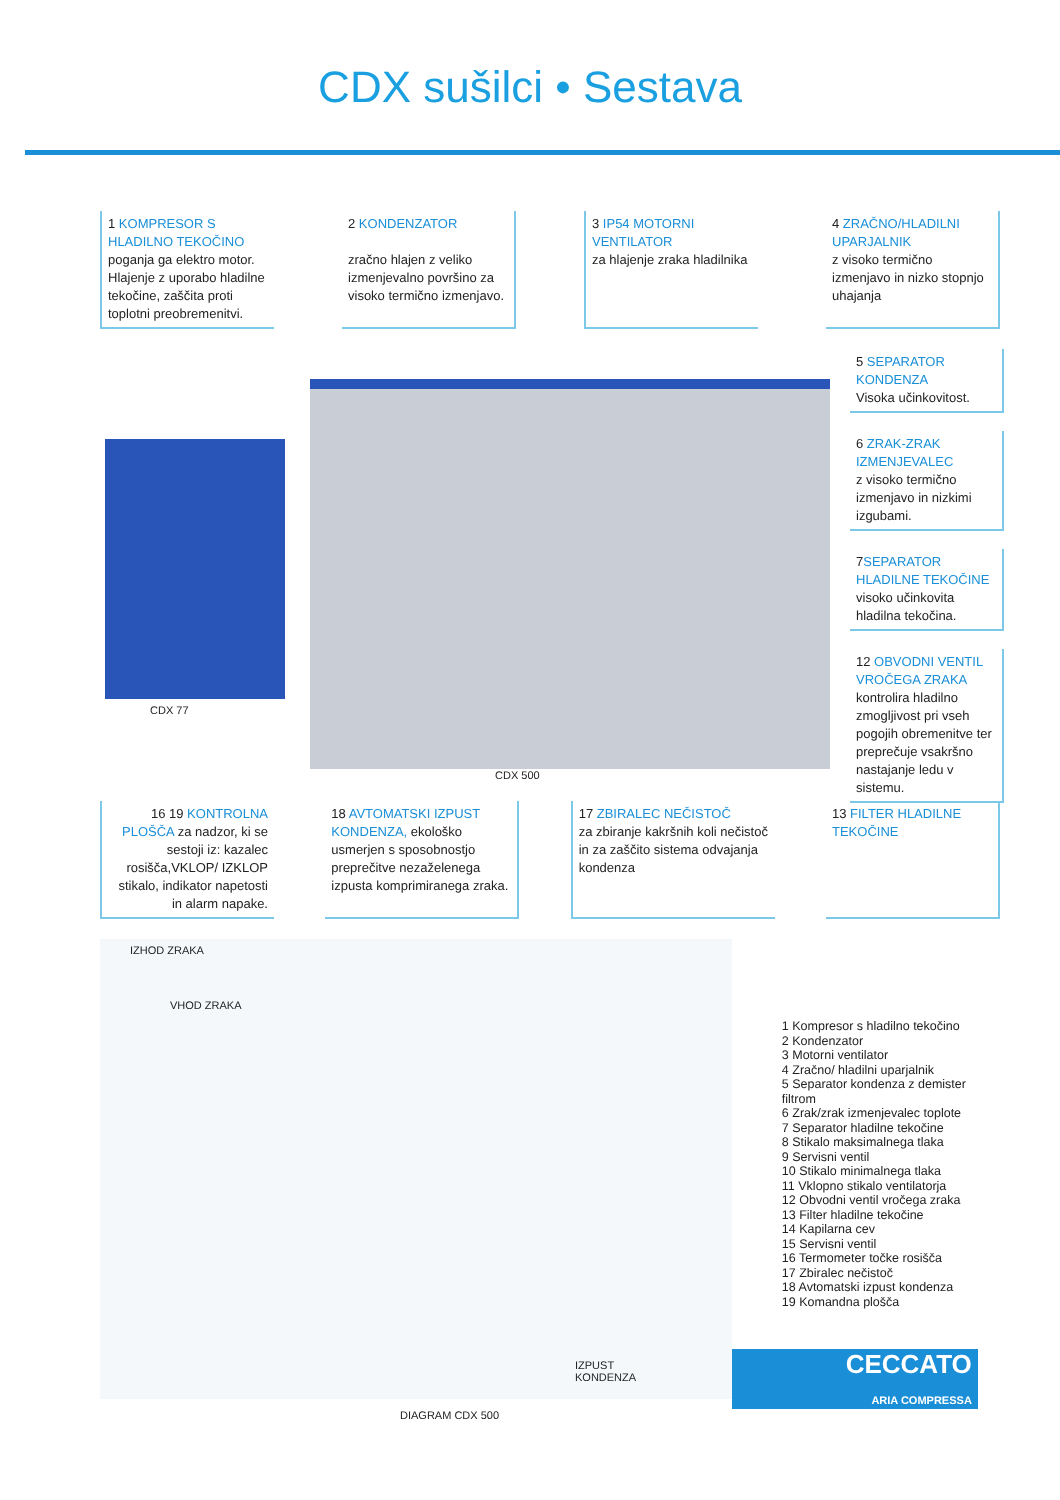CDX sušilci • Sestava
1 KOMPRESOR S HLADILNO TEKOČINO
poganja ga elektro motor. Hlajenje z uporabo hladilne tekočine, zaščita proti toplotni preobremenitvi.
2 KONDENZATOR
zračno hlajen z veliko izmenjevalno površino za visoko termično izmenjavo.
3 IP54 MOTORNI VENTILATOR
za hlajenje zraka hladilnika
4 ZRAČNO/HLADILNI UPARJALNIK
z visoko termično izmenjavo in nizko stopnjo uhajanja
CDX 77
CDX 500
5 SEPARATOR KONDENZA
Visoka učinkovitost.
6 ZRAK-ZRAK IZMENJEVALEC
z visoko termično izmenjavo in nizkimi izgubami.
7SEPARATOR HLADILNE TEKOČINE
visoko učinkovita hladilna tekočina.
12 OBVODNI VENTIL VROČEGA ZRAKA
kontrolira hladilno zmogljivost pri vseh pogojih obremenitve ter preprečuje vsakršno nastajanje ledu v sistemu.
16 19 KONTROLNA PLOŠČA za nadzor, ki se sestoji iz: kazalec rosišča,VKLOP/ IZKLOP stikalo, indikator napetosti in alarm napake.
18 AVTOMATSKI IZPUST KONDENZA, ekološko usmerjen s sposobnostjo preprečitve nezaželenega izpusta komprimiranega zraka.
17 ZBIRALEC NEČISTOČ
za zbiranje kakršnih koli nečistoč in za zaščito sistema odvajanja kondenza
13 FILTER HLADILNE TEKOČINE
IZHOD ZRAKA
VHOD ZRAKA
IZPUST
KONDENZA
DIAGRAM CDX 500
1 Kompresor s hladilno tekočino
2 Kondenzator
3 Motorni ventilator
4 Zračno/ hladilni uparjalnik
5 Separator kondenza z demister filtrom
6 Zrak/zrak izmenjevalec toplote
7 Separator hladilne tekočine
8 Stikalo maksimalnega tlaka
9 Servisni ventil
10 Stikalo minimalnega tlaka
11 Vklopno stikalo ventilatorja
12 Obvodni ventil vročega zraka
13 Filter hladilne tekočine
14 Kapilarna cev
15 Servisni ventil
16 Termometer točke rosišča
17 Zbiralec nečistoč
18 Avtomatski izpust kondenza
19 Komandna plošča
CECCATO
ARIA COMPRESSA